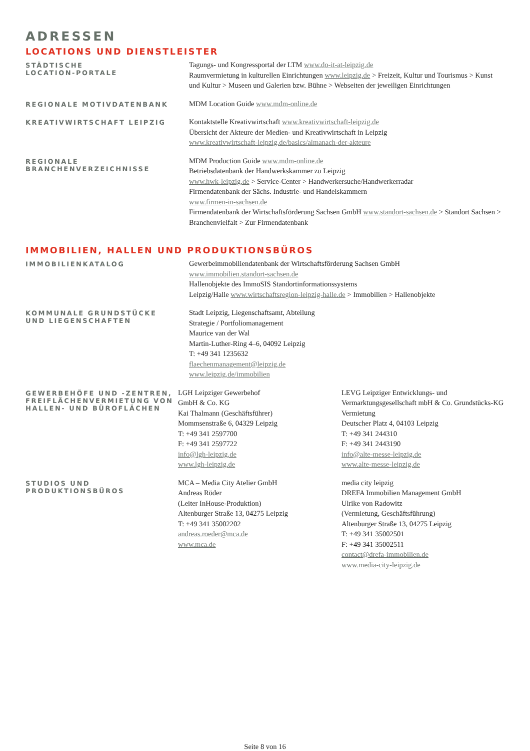ADRESSEN
LOCATIONS UND DIENSTLEISTER
STÄDTISCHE
LOCATION-PORTALE
Tagungs- und Kongressportal der LTM www.do-it-at-leipzig.de
Raumvermietung in kulturellen Einrichtungen www.leipzig.de > Freizeit, Kultur und Tourismus > Kunst und Kultur > Museen und Galerien bzw. Bühne > Webseiten der jeweiligen Einrichtungen
REGIONALE MOTIVDATENBANK
MDM Location Guide www.mdm-online.de
KREATIVWIRTSCHAFT LEIPZIG
Kontaktstelle Kreativwirtschaft www.kreativwirtschaft-leipzig.de
Übersicht der Akteure der Medien- und Kreativwirtschaft in Leipzig
www.kreativwirtschaft-leipzig.de/basics/almanach-der-akteure
REGIONALE
BRANCHENVERZEICHNISSE
MDM Production Guide www.mdm-online.de
Betriebsdatenbank der Handwerkskammer zu Leipzig
www.hwk-leipzig.de > Service-Center > Handwerkersuche/Handwerkerradar
Firmendatenbank der Sächs. Industrie- und Handelskammern
www.firmen-in-sachsen.de
Firmendatenbank der Wirtschaftsförderung Sachsen GmbH www.standort-sachsen.de > Standort Sachsen > Branchenvielfalt > Zur Firmendatenbank
IMMOBILIEN, HALLEN UND PRODUKTIONSBÜROS
IMMOBILIENKATALOG
Gewerbeimmobiliendatenbank der Wirtschaftsförderung Sachsen GmbH
www.immobilien.standort-sachsen.de
Hallenobjekte des ImmoSIS Standortinformationssystems
Leipzig/Halle www.wirtschaftsregion-leipzig-halle.de > Immobilien > Hallenobjekte
KOMMUNALE GRUNDSTÜCKE
UND LIEGENSCHAFTEN
Stadt Leipzig, Liegenschaftsamt, Abteilung
Strategie / Portfoliomanagement
Maurice van der Wal
Martin-Luther-Ring 4–6, 04092 Leipzig
T: +49 341 1235632
flaechenmanagement@leipzig.de
www.leipzig.de/immobilien
GEWERBEHÖFE UND -ZENTREN,
FREIFLÄCHENVERMIETUNG VON
HALLEN- UND BÜROFLÄCHEN
LGH Leipziger Gewerbehof
GmbH & Co. KG
Kai Thalmann (Geschäftsführer)
Mommsenstraße 6, 04329 Leipzig
T: +49 341 2597700
F: +49 341 2597722
info@lgh-leipzig.de
www.lgh-leipzig.de
LEVG Leipziger Entwicklungs- und Vermarktungsgesellschaft mbH & Co. Grundstücks-KG
Vermietung
Deutscher Platz 4, 04103 Leipzig
T: +49 341 244310
F: +49 341 2443190
info@alte-messe-leipzig.de
www.alte-messe-leipzig.de
STUDIOS UND
PRODUKTIONSBÜROS
MCA – Media City Atelier GmbH
Andreas Röder
(Leiter InHouse-Produktion)
Altenburger Straße 13, 04275 Leipzig
T: +49 341 35002202
andreas.roeder@mca.de
www.mca.de
media city leipzig
DREFA Immobilien Management GmbH
Ulrike von Radowitz
(Vermietung, Geschäftsführung)
Altenburger Straße 13, 04275 Leipzig
T: +49 341 35002501
F: +49 341 35002511
contact@drefa-immobilien.de
www.media-city-leipzig.de
Seite 8 von 16